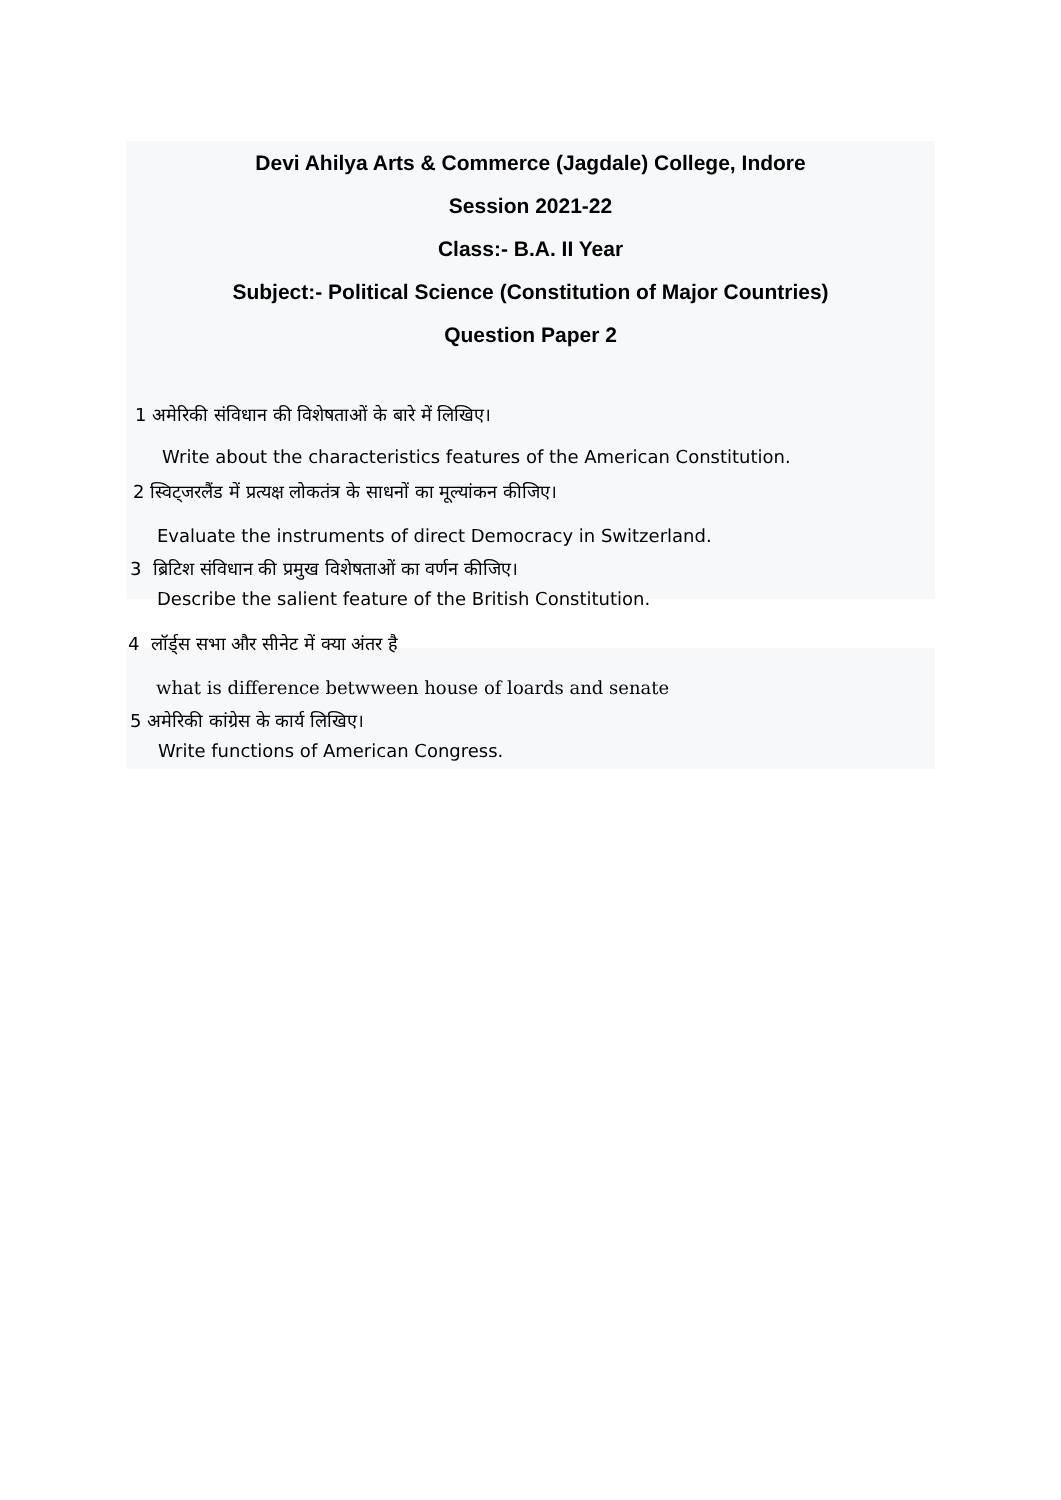Devi Ahilya Arts & Commerce (Jagdale) College, Indore
Session 2021-22
Class:- B.A. II Year
Subject:- Political Science (Constitution of Major Countries)
Question Paper 2
1 अमेरिकी संविधान की विशेषताओं के बारे में लिखिए।
Write about the characteristics features of the American Constitution.
2 स्विट्जरलैंड में प्रत्यक्ष लोकतंत्र के साधनों का मूल्यांकन कीजिए।
Evaluate the instruments of direct Democracy in Switzerland.
3 ब्रिटिश संविधान की प्रमुख विशेषताओं का वर्णन कीजिए।
Describe the salient feature of the British Constitution.
4 लॉर्ड्स सभा और सीनेट में क्या अंतर है
what is difference betwween house of loards and senate
5 अमेरिकी कांग्रेस के कार्य लिखिए।
Write functions of American Congress.